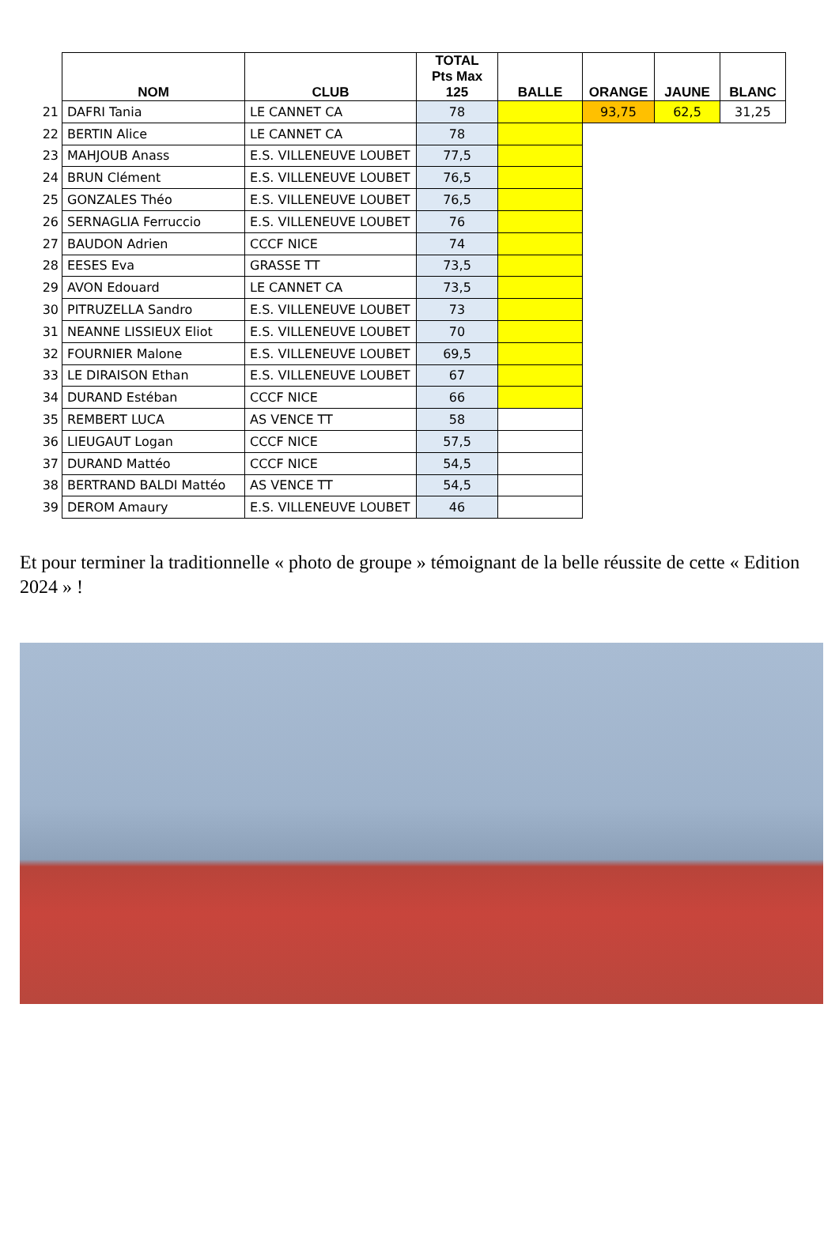| | NOM | CLUB | TOTAL Pts Max 125 | BALLE | ORANGE | JAUNE | BLANC |
| --- | --- | --- | --- | --- | --- | --- | --- |
| 21 | DAFRI Tania | LE CANNET CA | 78 | | 93,75 | 62,5 | 31,25 |
| 22 | BERTIN Alice | LE CANNET CA | 78 | | | | |
| 23 | MAHJOUB Anass | E.S. VILLENEUVE LOUBET | 77,5 | | | | |
| 24 | BRUN Clément | E.S. VILLENEUVE LOUBET | 76,5 | | | | |
| 25 | GONZALES Théo | E.S. VILLENEUVE LOUBET | 76,5 | | | | |
| 26 | SERNAGLIA Ferruccio | E.S. VILLENEUVE LOUBET | 76 | | | | |
| 27 | BAUDON Adrien | CCCF NICE | 74 | | | | |
| 28 | EESES Eva | GRASSE TT | 73,5 | | | | |
| 29 | AVON Edouard | LE CANNET CA | 73,5 | | | | |
| 30 | PITRUZELLA Sandro | E.S. VILLENEUVE LOUBET | 73 | | | | |
| 31 | NEANNE LISSIEUX Eliot | E.S. VILLENEUVE LOUBET | 70 | | | | |
| 32 | FOURNIER Malone | E.S. VILLENEUVE LOUBET | 69,5 | | | | |
| 33 | LE DIRAISON Ethan | E.S. VILLENEUVE LOUBET | 67 | | | | |
| 34 | DURAND Estéban | CCCF NICE | 66 | | | | |
| 35 | REMBERT LUCA | AS VENCE TT | 58 | | | | |
| 36 | LIEUGAUT Logan | CCCF NICE | 57,5 | | | | |
| 37 | DURAND Mattéo | CCCF NICE | 54,5 | | | | |
| 38 | BERTRAND BALDI Mattéo | AS VENCE TT | 54,5 | | | | |
| 39 | DEROM Amaury | E.S. VILLENEUVE LOUBET | 46 | | | | |
Et pour terminer la traditionnelle « photo de groupe » témoignant de la belle réussite de cette « Edition 2024 » !